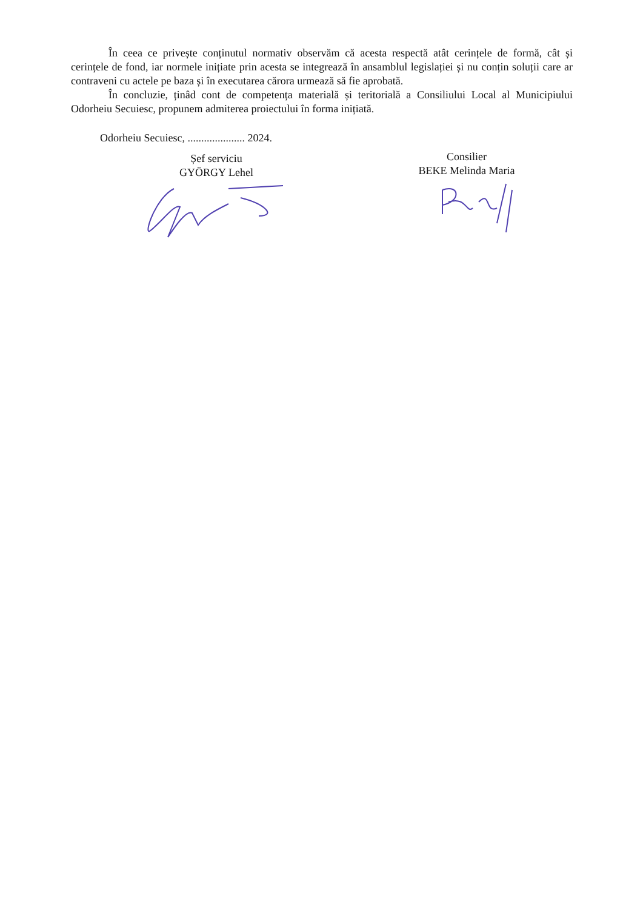În ceea ce privește conținutul normativ observăm că acesta respectă atât cerințele de formă, cât și cerințele de fond, iar normele inițiate prin acesta se integrează în ansamblul legislației și nu conțin soluții care ar contraveni cu actele pe baza și în executarea cărora urmează să fie aprobată.
În concluzie, ținâd cont de competența materială și teritorială a Consiliului Local al Municipiului Odorheiu Secuiesc, propunem admiterea proiectului în forma inițiată.
Odorheiu Secuiesc, ..................... 2024.
Șef serviciu
GYÖRGY Lehel
Consilier
BEKE Melinda Maria